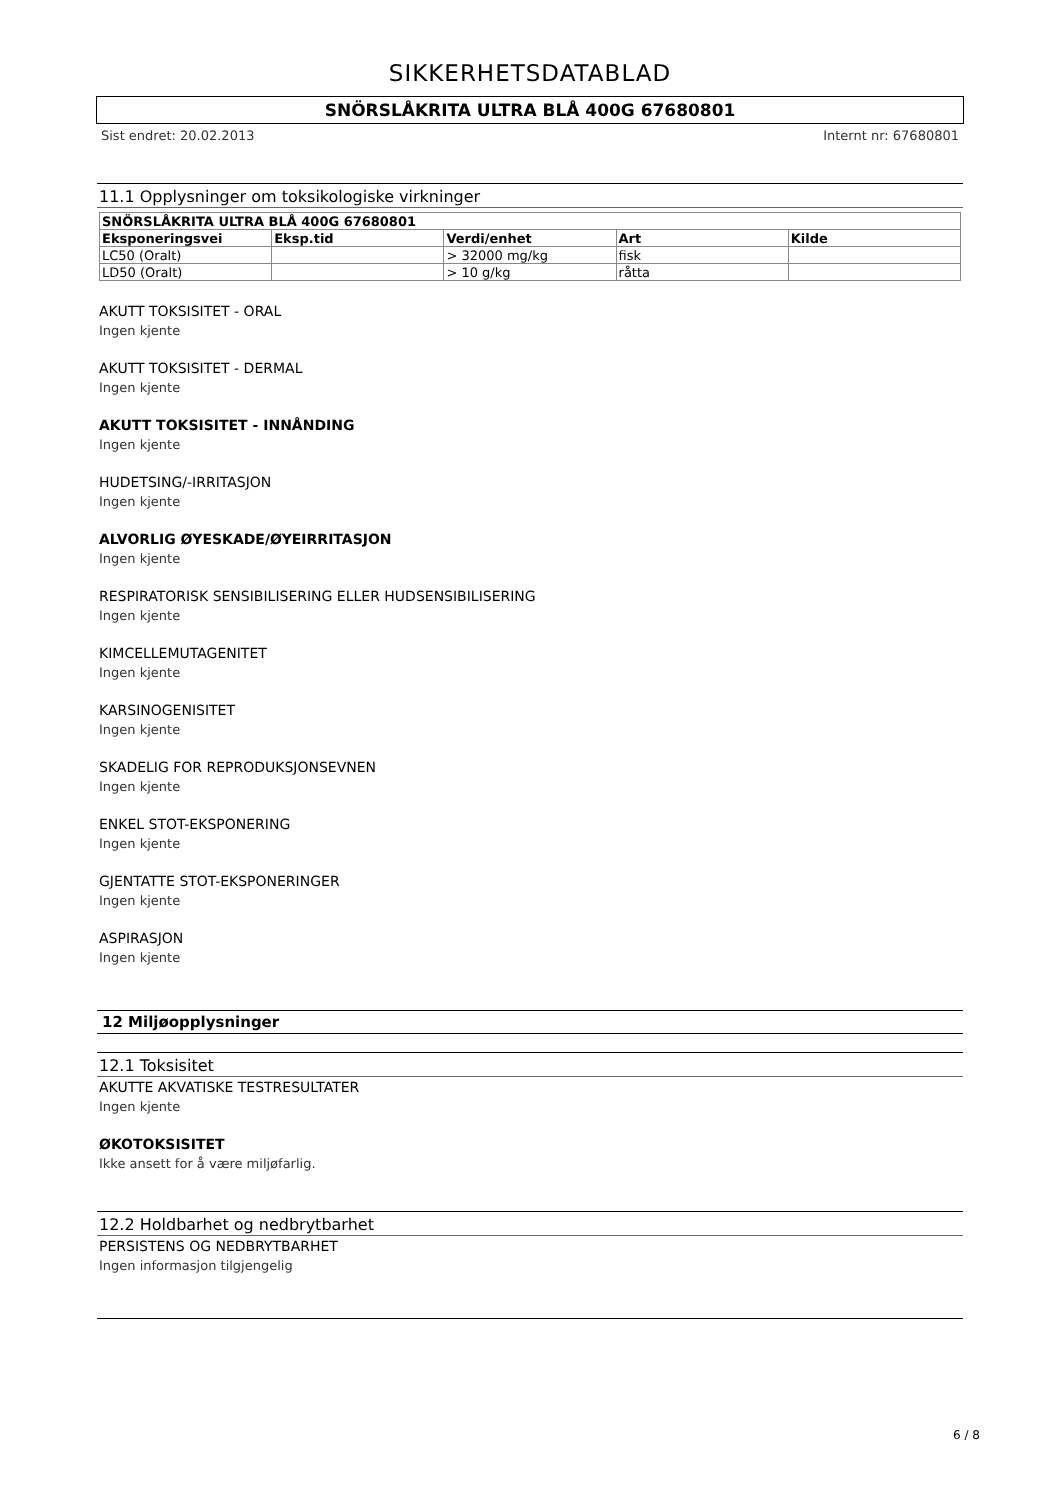SIKKERHETSDATABLAD
SNÖRSLÅKRITA ULTRA BLÅ 400G 67680801
Sist endret: 20.02.2013 Internt nr: 67680801
11.1 Opplysninger om toksikologiske virkninger
| SNÖRSLÅKRITA ULTRA BLÅ 400G 67680801 | | | | |
| --- | --- | --- | --- | --- |
| Eksponeringsvei | Eksp.tid | Verdi/enhet | Art | Kilde |
| LC50 (Oralt) | | > 32000 mg/kg | fisk | |
| LD50 (Oralt) | | > 10 g/kg | råtta | |
AKUTT TOKSISITET - ORAL
Ingen kjente
AKUTT TOKSISITET - DERMAL
Ingen kjente
AKUTT TOKSISITET - INNÅNDING
Ingen kjente
HUDETSING/-IRRITASJON
Ingen kjente
ALVORLIG ØYESKADE/ØYEIRRITASJON
Ingen kjente
RESPIRATORISK SENSIBILISERING ELLER HUDSENSIBILISERING
Ingen kjente
KIMCELLEMUTAGENITET
Ingen kjente
KARSINOGENISITET
Ingen kjente
SKADELIG FOR REPRODUKSJONSEVNEN
Ingen kjente
ENKEL STOT-EKSPONERING
Ingen kjente
GJENTATTE STOT-EKSPONERINGER
Ingen kjente
ASPIRASJON
Ingen kjente
12 Miljøopplysninger
12.1 Toksisitet
AKUTTE AKVATISKE TESTRESULTATER
Ingen kjente
ØKOTOKSISITET
Ikke ansett for å være miljøfarlig.
12.2 Holdbarhet og nedbrytbarhet
PERSISTENS OG NEDBRYTBARHET
Ingen informasjon tilgjengelig
6 / 8